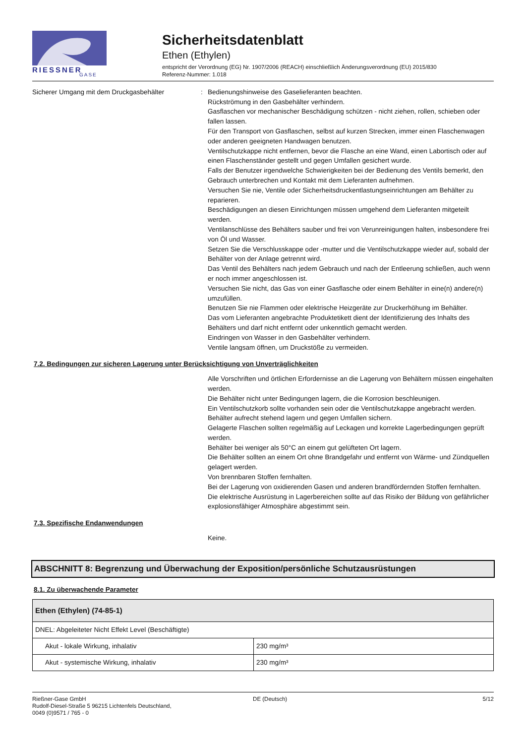RIESSNER
GASE
Sicherheitsdatenblatt
Ethen (Ethylen)
entspricht der Verordnung (EG) Nr. 1907/2006 (REACH) einschließlich Änderungsverordnung (EU) 2015/830
Referenz-Nummer: 1.018
Sicherer Umgang mit dem Druckgasbehälter : Bedienungshinweise des Gaselieferanten beachten.
Rückströmung in den Gasbehälter verhindern.
Gasflaschen vor mechanischer Beschädigung schützen - nicht ziehen, rollen, schieben oder fallen lassen.
Für den Transport von Gasflaschen, selbst auf kurzen Strecken, immer einen Flaschenwagen oder anderen geeigneten Handwagen benutzen.
Ventilschutzkappe nicht entfernen, bevor die Flasche an eine Wand, einen Labortisch oder auf einen Flaschenständer gestellt und gegen Umfallen gesichert wurde.
Falls der Benutzer irgendwelche Schwierigkeiten bei der Bedienung des Ventils bemerkt, den Gebrauch unterbrechen und Kontakt mit dem Lieferanten aufnehmen.
Versuchen Sie nie, Ventile oder Sicherheitsdruckentlastungseinrichtungen am Behälter zu reparieren.
Beschädigungen an diesen Einrichtungen müssen umgehend dem Lieferanten mitgeteilt werden.
Ventilanschlüsse des Behälters sauber und frei von Verunreinigungen halten, insbesondere frei von Öl und Wasser.
Setzen Sie die Verschlusskappe oder -mutter und die Ventilschutzkappe wieder auf, sobald der Behälter von der Anlage getrennt wird.
Das Ventil des Behälters nach jedem Gebrauch und nach der Entleerung schließen, auch wenn er noch immer angeschlossen ist.
Versuchen Sie nicht, das Gas von einer Gasflasche oder einem Behälter in eine(n) andere(n) umzufüllen.
Benutzen Sie nie Flammen oder elektrische Heizgeräte zur Druckerhöhung im Behälter.
Das vom Lieferanten angebrachte Produktetikett dient der Identifizierung des Inhalts des Behälters und darf nicht entfernt oder unkenntlich gemacht werden.
Eindringen von Wasser in den Gasbehälter verhindern.
Ventile langsam öffnen, um Druckstöße zu vermeiden.
7.2. Bedingungen zur sicheren Lagerung unter Berücksichtigung von Unverträglichkeiten
Alle Vorschriften und örtlichen Erfordernisse an die Lagerung von Behältern müssen eingehalten werden.
Die Behälter nicht unter Bedingungen lagern, die die Korrosion beschleunigen.
Ein Ventilschutzkorb sollte vorhanden sein oder die Ventilschutzkappe angebracht werden.
Behälter aufrecht stehend lagern und gegen Umfallen sichern.
Gelagerte Flaschen sollten regelmäßig auf Leckagen und korrekte Lagerbedingungen geprüft werden.
Behälter bei weniger als 50°C an einem gut gelüfteten Ort lagern.
Die Behälter sollten an einem Ort ohne Brandgefahr und entfernt von Wärme- und Zündquellen gelagert werden.
Von brennbaren Stoffen fernhalten.
Bei der Lagerung von oxidierenden Gasen und anderen brandfördernden Stoffen fernhalten.
Die elektrische Ausrüstung in Lagerbereichen sollte auf das Risiko der Bildung von gefährlicher explosionsfähiger Atmosphäre abgestimmt sein.
7.3. Spezifische Endanwendungen
Keine.
ABSCHNITT 8: Begrenzung und Überwachung der Exposition/persönliche Schutzausrüstungen
8.1. Zu überwachende Parameter
| Ethen (Ethylen) (74-85-1) | |
| --- | --- |
| DNEL: Abgeleiteter Nicht Effekt Level (Beschäftigte) | |
| Akut - lokale Wirkung, inhalativ | 230 mg/m³ |
| Akut - systemische Wirkung, inhalativ | 230 mg/m³ |
Rießner-Gase GmbH
Rudolf-Diesel-Straße 5 96215 Lichtenfels Deutschland,
0049 (0)9571 / 765 - 0
DE (Deutsch) 5/12